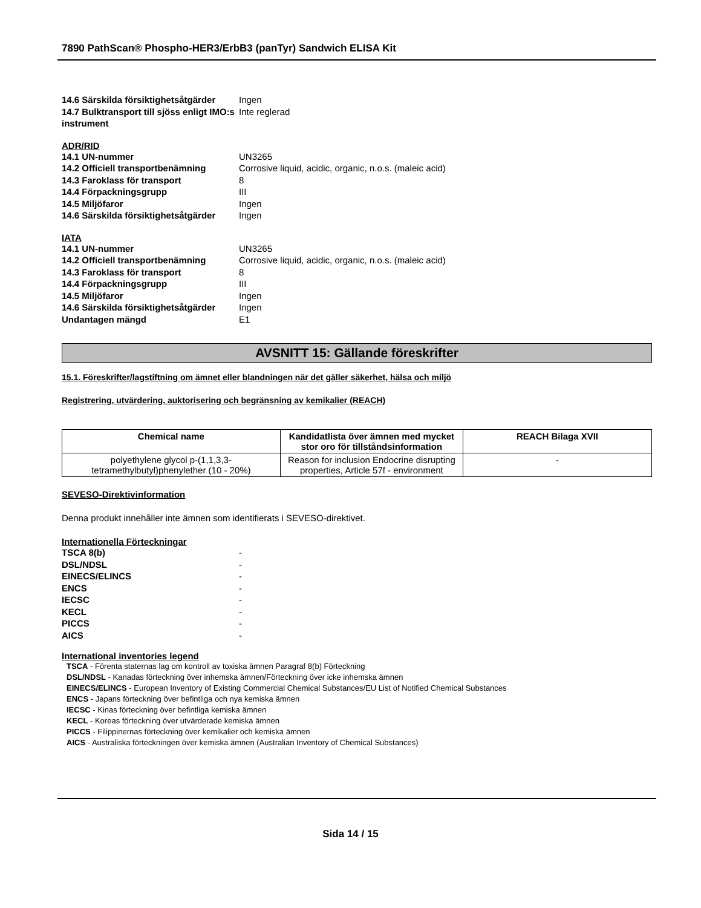7890 PathScan® Phospho-HER3/ErbB3 (panTyr) Sandwich ELISA Kit
14.6 Särskilda försiktighetsåtgärder Ingen
14.7 Bulktransport till sjöss enligt IMO:s instrument Inte reglerad
ADR/RID
14.1 UN-nummer UN3265
14.2 Officiell transportbenämning Corrosive liquid, acidic, organic, n.o.s. (maleic acid)
14.3 Faroklass för transport 8
14.4 Förpackningsgrupp III
14.5 Miljöfaror Ingen
14.6 Särskilda försiktighetsåtgärder Ingen
IATA
14.1 UN-nummer UN3265
14.2 Officiell transportbenämning Corrosive liquid, acidic, organic, n.o.s. (maleic acid)
14.3 Faroklass för transport 8
14.4 Förpackningsgrupp III
14.5 Miljöfaror Ingen
14.6 Särskilda försiktighetsåtgärder Ingen
Undantagen mängd E1
AVSNITT 15: Gällande föreskrifter
15.1. Föreskrifter/lagstiftning om ämnet eller blandningen när det gäller säkerhet, hälsa och miljö
Registrering, utvärdering, auktorisering och begränsning av kemikalier (REACH)
| Chemical name | Kandidatlista över ämnen med mycket stor oro för tillståndsinformation | REACH Bilaga XVII |
| --- | --- | --- |
| polyethylene glycol p-(1,1,3,3-tetramethylbutyl)phenylether (10 - 20%) | Reason for inclusion Endocrine disrupting properties, Article 57f - environment | - |
SEVESO-Direktivinformation
Denna produkt innehåller inte ämnen som identifierats i SEVESO-direktivet.
Internationella Förteckningar
TSCA 8(b) -
DSL/NDSL -
EINECS/ELINCS -
ENCS -
IECSC -
KECL -
PICCS -
AICS -
International inventories legend
TSCA - Förenta staternas lag om kontroll av toxiska ämnen Paragraf 8(b) Förteckning
DSL/NDSL - Kanadas förteckning över inhemska ämnen/Förteckning över icke inhemska ämnen
EINECS/ELINCS - European Inventory of Existing Commercial Chemical Substances/EU List of Notified Chemical Substances
ENCS - Japans förteckning över befintliga och nya kemiska ämnen
IECSC - Kinas förteckning över befintliga kemiska ämnen
KECL - Koreas förteckning över utvärderade kemiska ämnen
PICCS - Filippinernas förteckning över kemikalier och kemiska ämnen
AICS - Australiska förteckningen över kemiska ämnen (Australian Inventory of Chemical Substances)
Sida 14 / 15